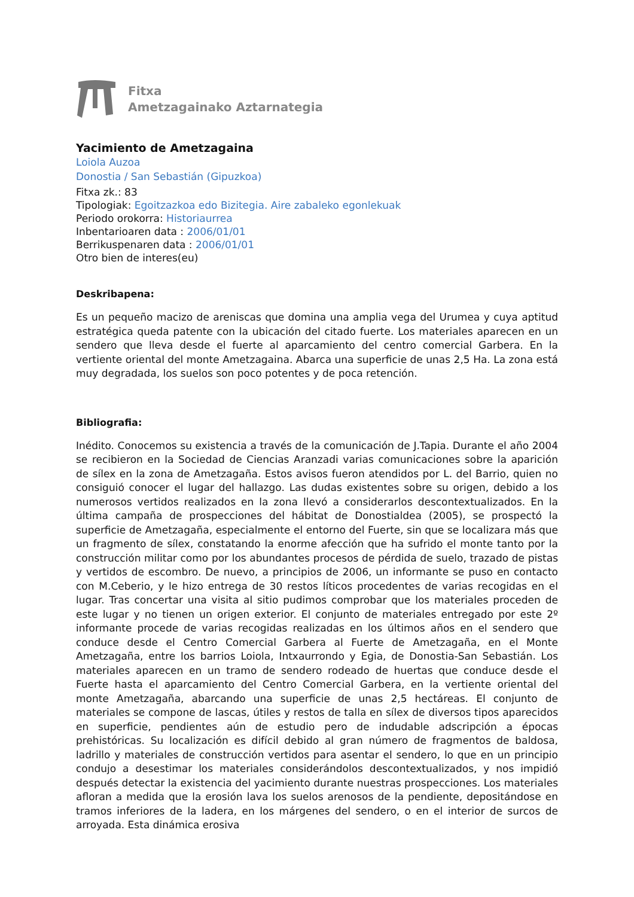Fitxa
Ametzagainako Aztarnategia
Yacimiento de Ametzagaina
Loiola Auzoa
Donostia / San Sebastián (Gipuzkoa)
Fitxa zk.: 83
Tipologiak: Egoitzazkoa edo Bizitegia. Aire zabaleko egonlekuak
Periodo orokorra: Historiaurrea
Inbentarioaren data : 2006/01/01
Berrikuspenaren data : 2006/01/01
Otro bien de interes(eu)
Deskribapena:
Es un pequeño macizo de areniscas que domina una amplia vega del Urumea y cuya aptitud estratégica queda patente con la ubicación del citado fuerte. Los materiales aparecen en un sendero que lleva desde el fuerte al aparcamiento del centro comercial Garbera. En la vertiente oriental del monte Ametzagaina. Abarca una superficie de unas 2,5 Ha. La zona está muy degradada, los suelos son poco potentes y de poca retención.
Bibliografia:
Inédito. Conocemos su existencia a través de la comunicación de J.Tapia. Durante el año 2004 se recibieron en la Sociedad de Ciencias Aranzadi varias comunicaciones sobre la aparición de sílex en la zona de Ametzagaña. Estos avisos fueron atendidos por L. del Barrio, quien no consiguió conocer el lugar del hallazgo. Las dudas existentes sobre su origen, debido a los numerosos vertidos realizados en la zona llevó a considerarlos descontextualizados. En la última campaña de prospecciones del hábitat de Donostialdea (2005), se prospectó la superficie de Ametzagaña, especialmente el entorno del Fuerte, sin que se localizara más que un fragmento de sílex, constatando la enorme afección que ha sufrido el monte tanto por la construcción militar como por los abundantes procesos de pérdida de suelo, trazado de pistas y vertidos de escombro. De nuevo, a principios de 2006, un informante se puso en contacto con M.Ceberio, y le hizo entrega de 30 restos líticos procedentes de varias recogidas en el lugar. Tras concertar una visita al sitio pudimos comprobar que los materiales proceden de este lugar y no tienen un origen exterior. El conjunto de materiales entregado por este 2º informante procede de varias recogidas realizadas en los últimos años en el sendero que conduce desde el Centro Comercial Garbera al Fuerte de Ametzagaña, en el Monte Ametzagaña, entre los barrios Loiola, Intxaurrondo y Egia, de Donostia-San Sebastián. Los materiales aparecen en un tramo de sendero rodeado de huertas que conduce desde el Fuerte hasta el aparcamiento del Centro Comercial Garbera, en la vertiente oriental del monte Ametzagaña, abarcando una superficie de unas 2,5 hectáreas. El conjunto de materiales se compone de lascas, útiles y restos de talla en sílex de diversos tipos aparecidos en superficie, pendientes aún de estudio pero de indudable adscripción a épocas prehistóricas. Su localización es difícil debido al gran número de fragmentos de baldosa, ladrillo y materiales de construcción vertidos para asentar el sendero, lo que en un principio condujo a desestimar los materiales considerándolos descontextualizados, y nos impidió después detectar la existencia del yacimiento durante nuestras prospecciones. Los materiales afloran a medida que la erosión lava los suelos arenosos de la pendiente, depositándose en tramos inferiores de la ladera, en los márgenes del sendero, o en el interior de surcos de arroyada. Esta dinámica erosiva